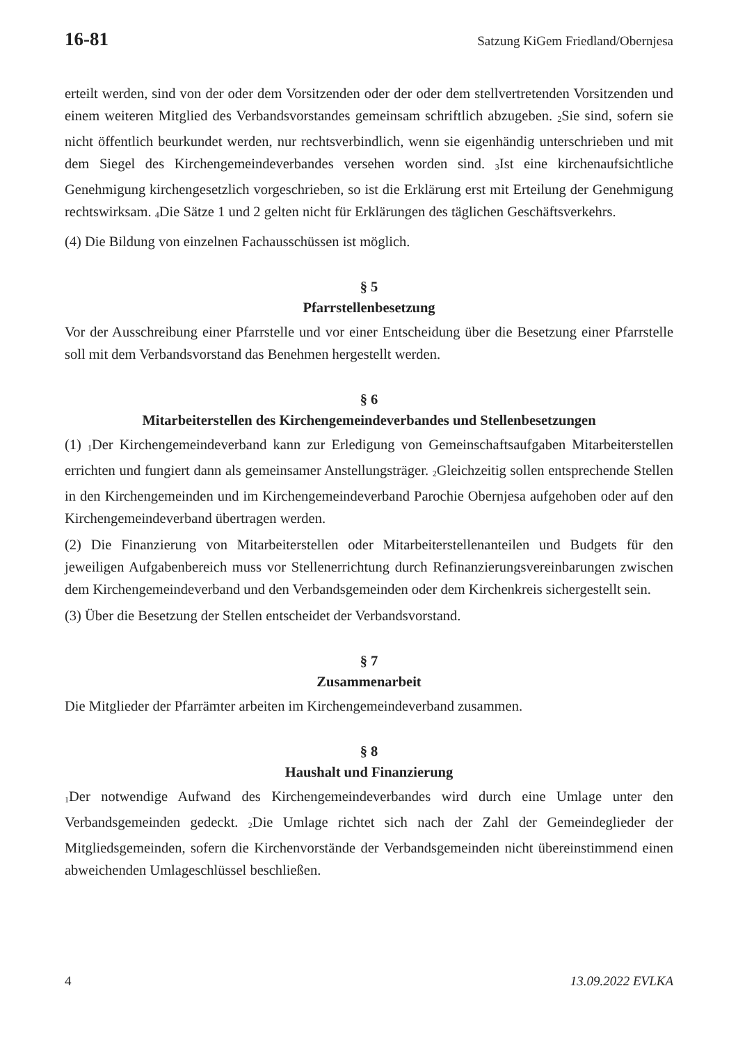16-81 Satzung KiGem Friedland/Obernjesa
erteilt werden, sind von der oder dem Vorsitzenden oder der oder dem stellvertretenden Vorsitzenden und einem weiteren Mitglied des Verbandsvorstandes gemeinsam schriftlich abzugeben. <sub>2</sub>Sie sind, sofern sie nicht öffentlich beurkundet werden, nur rechtsverbindlich, wenn sie eigenhändig unterschrieben und mit dem Siegel des Kirchengemeindeverbandes versehen worden sind. <sub>3</sub>Ist eine kirchenaufsichtliche Genehmigung kirchengesetzlich vorgeschrieben, so ist die Erklärung erst mit Erteilung der Genehmigung rechtswirksam. <sub>4</sub>Die Sätze 1 und 2 gelten nicht für Erklärungen des täglichen Geschäftsverkehrs.
(4) Die Bildung von einzelnen Fachausschüssen ist möglich.
§ 5
Pfarrstellenbesetzung
Vor der Ausschreibung einer Pfarrstelle und vor einer Entscheidung über die Besetzung einer Pfarrstelle soll mit dem Verbandsvorstand das Benehmen hergestellt werden.
§ 6
Mitarbeiterstellen des Kirchengemeindeverbandes und Stellenbesetzungen
(1) <sub>1</sub>Der Kirchengemeindeverband kann zur Erledigung von Gemeinschaftsaufgaben Mitarbeiterstellen errichten und fungiert dann als gemeinsamer Anstellungsträger. <sub>2</sub>Gleichzeitig sollen entsprechende Stellen in den Kirchengemeinden und im Kirchengemeindeverband Parochie Obernjesa aufgehoben oder auf den Kirchengemeindeverband übertragen werden.
(2) Die Finanzierung von Mitarbeiterstellen oder Mitarbeiterstellenanteilen und Budgets für den jeweiligen Aufgabenbereich muss vor Stellenerrichtung durch Refinanzierungsvereinbarungen zwischen dem Kirchengemeindeverband und den Verbandsgemeinden oder dem Kirchenkreis sichergestellt sein.
(3) Über die Besetzung der Stellen entscheidet der Verbandsvorstand.
§ 7
Zusammenarbeit
Die Mitglieder der Pfarrämter arbeiten im Kirchengemeindeverband zusammen.
§ 8
Haushalt und Finanzierung
<sub>1</sub>Der notwendige Aufwand des Kirchengemeindeverbandes wird durch eine Umlage unter den Verbandsgemeinden gedeckt. <sub>2</sub>Die Umlage richtet sich nach der Zahl der Gemeindeglieder der Mitgliedsgemeinden, sofern die Kirchenvorstände der Verbandsgemeinden nicht übereinstimmend einen abweichenden Umlageschlüssel beschließen.
4 13.09.2022 EVLKA